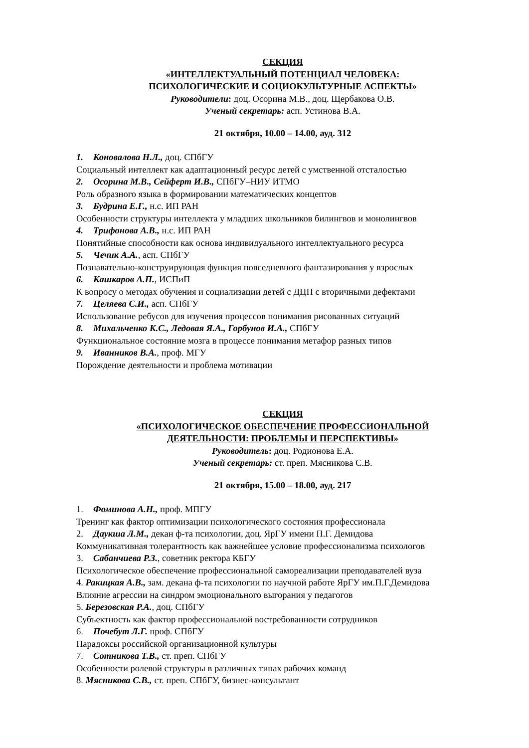СЕКЦИЯ
«ИНТЕЛЛЕКТУАЛЬНЫЙ ПОТЕНЦИАЛ ЧЕЛОВЕКА:
ПСИХОЛОГИЧЕСКИЕ И СОЦИОКУЛЬТУРНЫЕ АСПЕКТЫ»
Руководители: доц. Осорина М.В., доц. Щербакова О.В.
Ученый секретарь: асп. Устинова В.А.
21 октября, 10.00 – 14.00, ауд. 312
1. Коновалова Н.Л., доц. СПбГУ
Социальный интеллект как адаптационный ресурс детей с умственной отсталостью
2. Осорина М.В., Сейферт И.В., СПбГУ–НИУ ИТМО
Роль образного языка в формировании математических концептов
3. Будрина Е.Г., н.с. ИП РАН
Особенности структуры интеллекта у младших школьников билингвов и монолингвов
4. Трифонова А.В., н.с. ИП РАН
Понятийные способности как основа индивидуального интеллектуального ресурса
5. Чечик А.А., асп. СПбГУ
Познавательно-конструирующая функция повседневного фантазирования у взрослых
6. Кашкаров А.П., ИСПиП
К вопросу о методах обучения и социализации детей с ДЦП с вторичными дефектами
7. Целяева С.И., асп. СПбГУ
Использование ребусов для изучения процессов понимания рисованных ситуаций
8. Михальченко К.С., Ледовая Я.А., Горбунов И.А., СПбГУ
Функциональное состояние мозга в процессе понимания метафор разных типов
9. Иванников В.А., проф. МГУ
Порождение деятельности и проблема мотивации
СЕКЦИЯ
«ПСИХОЛОГИЧЕСКОЕ ОБЕСПЕЧЕНИЕ ПРОФЕССИОНАЛЬНОЙ
ДЕЯТЕЛЬНОСТИ: ПРОБЛЕМЫ И ПЕРСПЕКТИВЫ»
Руководитель: доц. Родионова Е.А.
Ученый секретарь: ст. преп. Мясникова С.В.
21 октября, 15.00 – 18.00, ауд. 217
1. Фоминова А.Н., проф. МПГУ
Тренинг как фактор оптимизации психологического состояния профессионала
2. Даукша Л.М., декан ф-та психологии, доц. ЯрГУ имени П.Г. Демидова
Коммуникативная толерантность как важнейшее условие профессионализма психологов
3. Сабанчиева Р.З., советник ректора КБГУ
Психологическое обеспечение профессиональной самореализации преподавателей вуза
4. Ракицкая А.В., зам. декана ф-та психологии по научной работе ЯрГУ им.П.Г.Демидова
Влияние агрессии на синдром эмоционального выгорания у педагогов
5. Березовская Р.А., доц. СПбГУ
Субъектность как фактор профессиональной востребованности сотрудников
6. Почебут Л.Г. проф. СПбГУ
Парадоксы российской организационной культуры
7. Сотникова Т.В., ст. преп. СПбГУ
Особенности ролевой структуры в различных типах рабочих команд
8. Мясникова С.В., ст. преп. СПбГУ, бизнес-консультант